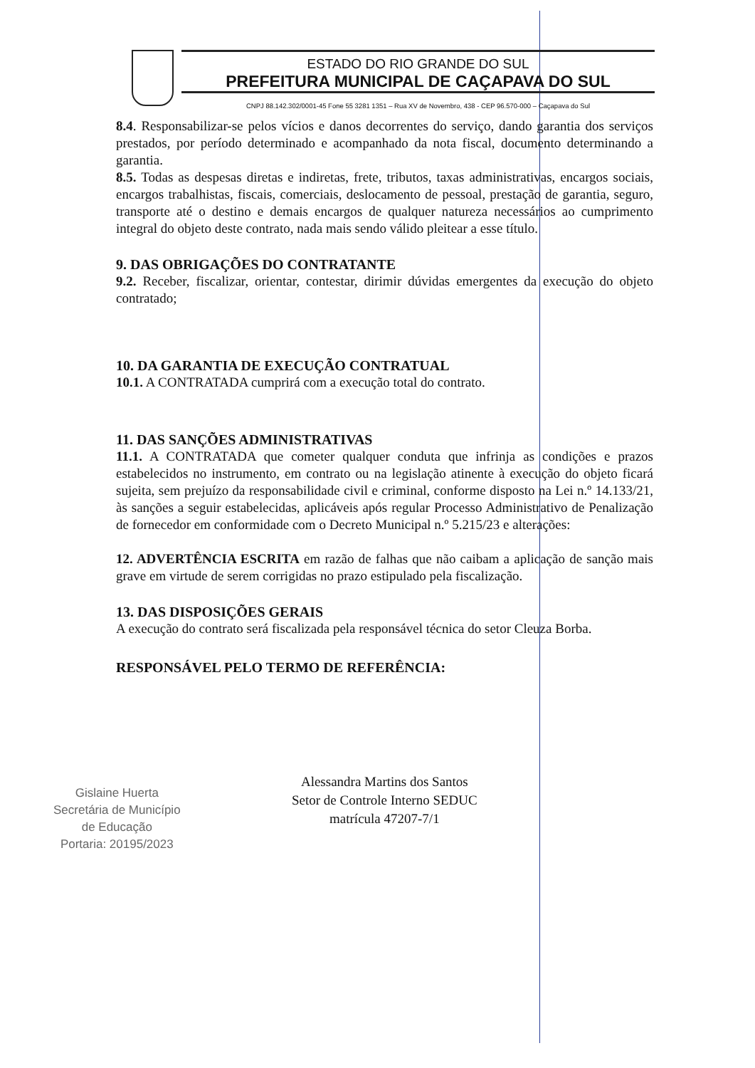ESTADO DO RIO GRANDE DO SUL
PREFEITURA MUNICIPAL DE CAÇAPAVA DO SUL
CNPJ 88.142.302/0001-45 Fone 55 3281 1351 – Rua XV de Novembro, 438 - CEP 96.570-000 – Caçapava do Sul
8.4. Responsabilizar-se pelos vícios e danos decorrentes do serviço, dando garantia dos serviços prestados, por período determinado e acompanhado da nota fiscal, documento determinando a garantia.
8.5. Todas as despesas diretas e indiretas, frete, tributos, taxas administrativas, encargos sociais, encargos trabalhistas, fiscais, comerciais, deslocamento de pessoal, prestação de garantia, seguro, transporte até o destino e demais encargos de qualquer natureza necessários ao cumprimento integral do objeto deste contrato, nada mais sendo válido pleitear a esse título.
9. DAS OBRIGAÇÕES DO CONTRATANTE
9.2. Receber, fiscalizar, orientar, contestar, dirimir dúvidas emergentes da execução do objeto contratado;
10. DA GARANTIA DE EXECUÇÃO CONTRATUAL
10.1. A CONTRATADA cumprirá com a execução total do contrato.
11. DAS SANÇÕES ADMINISTRATIVAS
11.1. A CONTRATADA que cometer qualquer conduta que infrinja as condições e prazos estabelecidos no instrumento, em contrato ou na legislação atinente à execução do objeto ficará sujeita, sem prejuízo da responsabilidade civil e criminal, conforme disposto na Lei n.º 14.133/21, às sanções a seguir estabelecidas, aplicáveis após regular Processo Administrativo de Penalização de fornecedor em conformidade com o Decreto Municipal n.º 5.215/23 e alterações:
12. ADVERTÊNCIA ESCRITA em razão de falhas que não caibam a aplicação de sanção mais grave em virtude de serem corrigidas no prazo estipulado pela fiscalização.
13. DAS DISPOSIÇÕES GERAIS
A execução do contrato será fiscalizada pela responsável técnica do setor Cleuza Borba.
RESPONSÁVEL PELO TERMO DE REFERÊNCIA:
Alessandra Martins dos Santos
Setor de Controle Interno SEDUC
matrícula 47207-7/1
Gislaine Huerta
Secretária de Município
de Educação
Portaria: 20195/2023